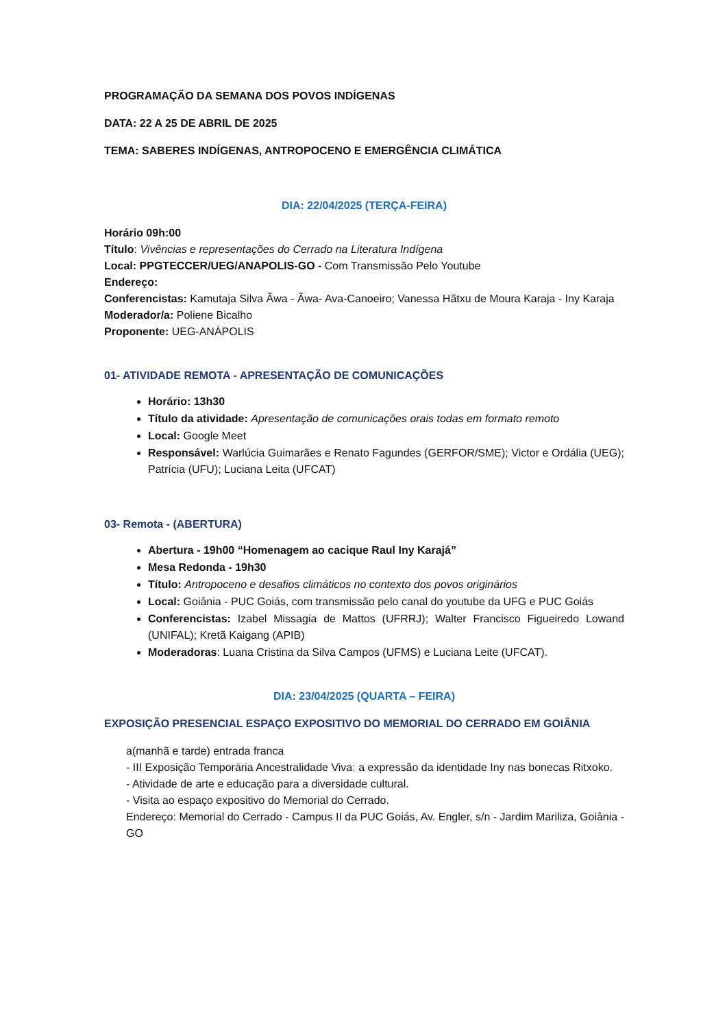PROGRAMAÇÃO DA SEMANA DOS POVOS INDÍGENAS
DATA: 22 A 25 DE ABRIL DE 2025
TEMA: SABERES INDÍGENAS, ANTROPOCENO E EMERGÊNCIA CLIMÁTICA
DIA: 22/04/2025 (TERÇA-FEIRA)
Horário 09h:00
Título: Vivências e representações do Cerrado na Literatura Indígena
Local: PPGTECCER/UEG/ANAPOLIS-GO - Com Transmissão Pelo Youtube
Endereço:
Conferencistas: Kamutaja Silva Ãwa - Ãwa- Ava-Canoeiro; Vanessa Hãtxu de Moura Karaja - Iny Karaja
Moderador/a: Poliene Bicalho
Proponente: UEG-ANÁPOLIS
01- ATIVIDADE REMOTA - APRESENTAÇÃO DE COMUNICAÇÕES
Horário: 13h30
Título da atividade: Apresentação de comunicações orais todas em formato remoto
Local: Google Meet
Responsável: Warlúcia Guimarães e Renato Fagundes (GERFOR/SME); Victor e Ordália (UEG); Patrícia (UFU); Luciana Leita (UFCAT)
03- Remota - (ABERTURA)
Abertura - 19h00 “Homenagem ao cacique Raul Iny Karajá”
Mesa Redonda - 19h30
Título: Antropoceno e desafios climáticos no contexto dos povos originários
Local: Goiânia - PUC Goiás, com transmissão pelo canal do youtube da UFG e PUC Goiás
Conferencistas: Izabel Missagia de Mattos (UFRRJ); Walter Francisco Figueiredo Lowand (UNIFAL); Kretã Kaigang (APIB)
Moderadoras: Luana Cristina da Silva Campos (UFMS) e Luciana Leite (UFCAT).
DIA: 23/04/2025 (QUARTA – FEIRA)
EXPOSIÇÃO PRESENCIAL ESPAÇO EXPOSITIVO DO MEMORIAL DO CERRADO EM GOIÂNIA
a(manhã e tarde) entrada franca
- III Exposição Temporária Ancestralidade Viva: a expressão da identidade Iny nas bonecas Ritxoko.
- Atividade de arte e educação para a diversidade cultural.
- Visita ao espaço expositivo do Memorial do Cerrado.
Endereço: Memorial do Cerrado - Campus II da PUC Goiás, Av. Engler, s/n - Jardim Mariliza, Goiânia - GO